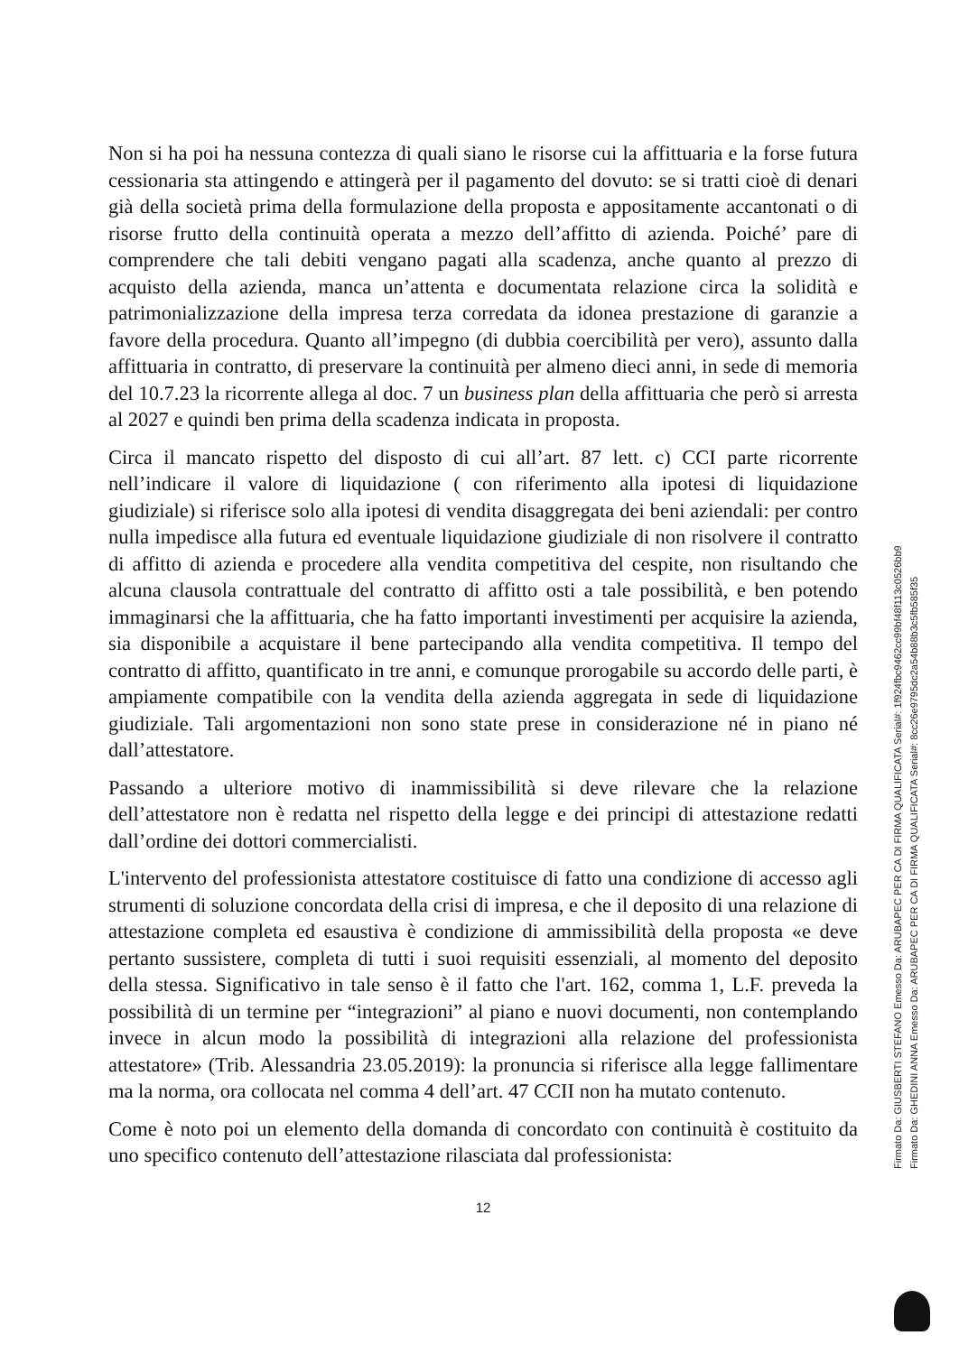Non si ha poi ha nessuna contezza di quali siano le risorse cui la affittuaria e la forse futura cessionaria sta attingendo e attingerà per il pagamento del dovuto: se si tratti cioè di denari già della società prima della formulazione della proposta e appositamente accantonati o di risorse frutto della continuità operata a mezzo dell’affitto di azienda. Poiché’ pare di comprendere che tali debiti vengano pagati alla scadenza, anche quanto al prezzo di acquisto della azienda, manca un’attenta e documentata relazione circa la solidità e patrimonializzazione della impresa terza corredata da idonea prestazione di garanzie a favore della procedura. Quanto all’impegno (di dubbia coercibilità per vero), assunto dalla affittuaria in contratto, di preservare la continuità per almeno dieci anni, in sede di memoria del 10.7.23 la ricorrente allega al doc. 7 un business plan della affittuaria che però si arresta al 2027 e quindi ben prima della scadenza indicata in proposta.
Circa il mancato rispetto del disposto di cui all’art. 87 lett. c) CCI parte ricorrente nell’indicare il valore di liquidazione ( con riferimento alla ipotesi di liquidazione giudiziale) si riferisce solo alla ipotesi di vendita disaggregata dei beni aziendali: per contro nulla impedisce alla futura ed eventuale liquidazione giudiziale di non risolvere il contratto di affitto di azienda e procedere alla vendita competitiva del cespite, non risultando che alcuna clausola contrattuale del contratto di affitto osti a tale possibilità, e ben potendo immaginarsi che la affittuaria, che ha fatto importanti investimenti per acquisire la azienda, sia disponibile a acquistare il bene partecipando alla vendita competitiva. Il tempo del contratto di affitto, quantificato in tre anni, e comunque prorogabile su accordo delle parti, è ampiamente compatibile con la vendita della azienda aggregata in sede di liquidazione giudiziale. Tali argomentazioni non sono state prese in considerazione né in piano né dall’attestatore.
Passando a ulteriore motivo di inammissibilità si deve rilevare che la relazione dell’attestatore non è redatta nel rispetto della legge e dei principi di attestazione redatti dall’ordine dei dottori commercialisti.
L'intervento del professionista attestatore costituisce di fatto una condizione di accesso agli strumenti di soluzione concordata della crisi di impresa, e che il deposito di una relazione di attestazione completa ed esaustiva è condizione di ammissibilità della proposta «e deve pertanto sussistere, completa di tutti i suoi requisiti essenziali, al momento del deposito della stessa. Significativo in tale senso è il fatto che l'art. 162, comma 1, L.F. preveda la possibilità di un termine per “integrazioni” al piano e nuovi documenti, non contemplando invece in alcun modo la possibilità di integrazioni alla relazione del professionista attestatore» (Trib. Alessandria 23.05.2019): la pronuncia si riferisce alla legge fallimentare ma la norma, ora collocata nel comma 4 dell’art. 47 CCII non ha mutato contenuto.
Come è noto poi un elemento della domanda di concordato con continuità è costituito da uno specifico contenuto dell’attestazione rilasciata dal professionista:
12
Firmato Da: GIUSBERTI STEFANO Emesso Da: ARUBAPEC PER CA DI FIRMA QUALIFICATA Serial#: 1f924fbc9462cc99bf48f113c0526bb9 Firmato Da: GHEDINI ANNA Emesso Da: ARUBAPEC PER CA DI FIRMA QUALIFICATA Serial#: 8cc26e9795dc2a54b88b3c5fb585f35